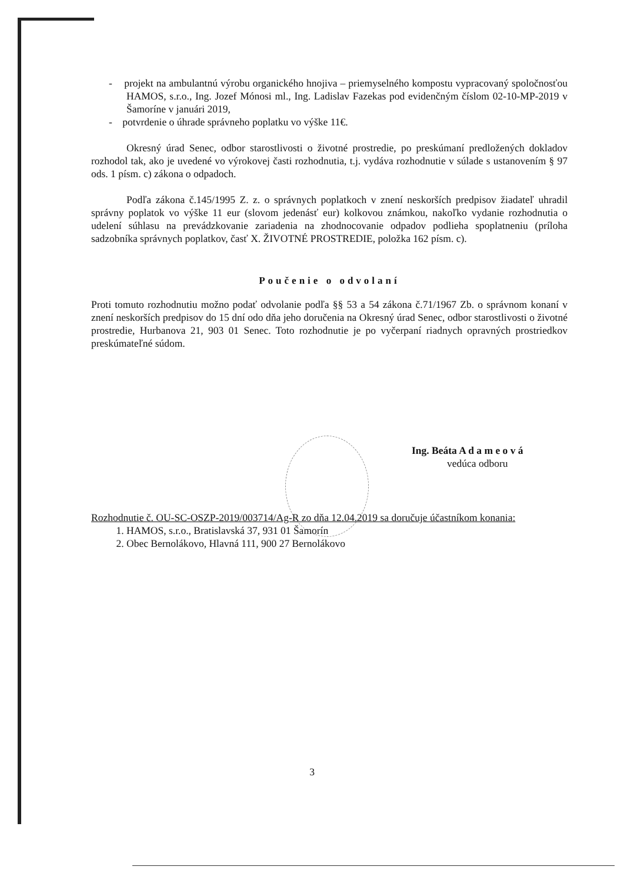- projekt na ambulantnú výrobu organického hnojiva – priemyselného kompostu vypracovaný spoločnosťou HAMOS, s.r.o., Ing. Jozef Mónosi ml., Ing. Ladislav Fazekas pod evidenčným číslom 02-10-MP-2019 v Šamoríne v januári 2019,
- potvrdenie o úhrade správneho poplatku vo výške 11€.
Okresný úrad Senec, odbor starostlivosti o životné prostredie, po preskúmaní predložených dokladov rozhodol tak, ako je uvedené vo výrokovej časti rozhodnutia, t.j. vydáva rozhodnutie v súlade s ustanovením § 97 ods. 1 písm. c) zákona o odpadoch.
Podľa zákona č.145/1995 Z. z. o správnych poplatkoch v znení neskorších predpisov žiadateľ uhradil správny poplatok vo výške 11 eur (slovom jedenásť eur) kolkovou známkou, nakoľko vydanie rozhodnutia o udelení súhlasu na prevádzkovanie zariadenia na zhodnocovanie odpadov podlieha spoplatneniu (príloha sadzobníka správnych poplatkov, časť X. ŽIVOTNÉ PROSTREDIE, položka 162 písm. c).
Poučenie o odvolaní
Proti tomuto rozhodnutiu možno podať odvolanie podľa §§ 53 a 54 zákona č.71/1967 Zb. o správnom konaní v znení neskorších predpisov do 15 dní odo dňa jeho doručenia na Okresný úrad Senec, odbor starostlivosti o životné prostredie, Hurbanova 21, 903 01 Senec. Toto rozhodnutie je po vyčerpaní riadnych opravných prostriedkov preskúmateľné súdom.
Ing. Beáta A d a m e o v á
vedúca odboru
Rozhodnutie č. OU-SC-OSZP-2019/003714/Ag-R zo dňa 12.04.2019 sa doručuje účastníkom konania:
1. HAMOS, s.r.o., Bratislavská 37, 931 01 Šamorín
2. Obec Bernolákovo, Hlavná 111, 900 27 Bernolákovo
3